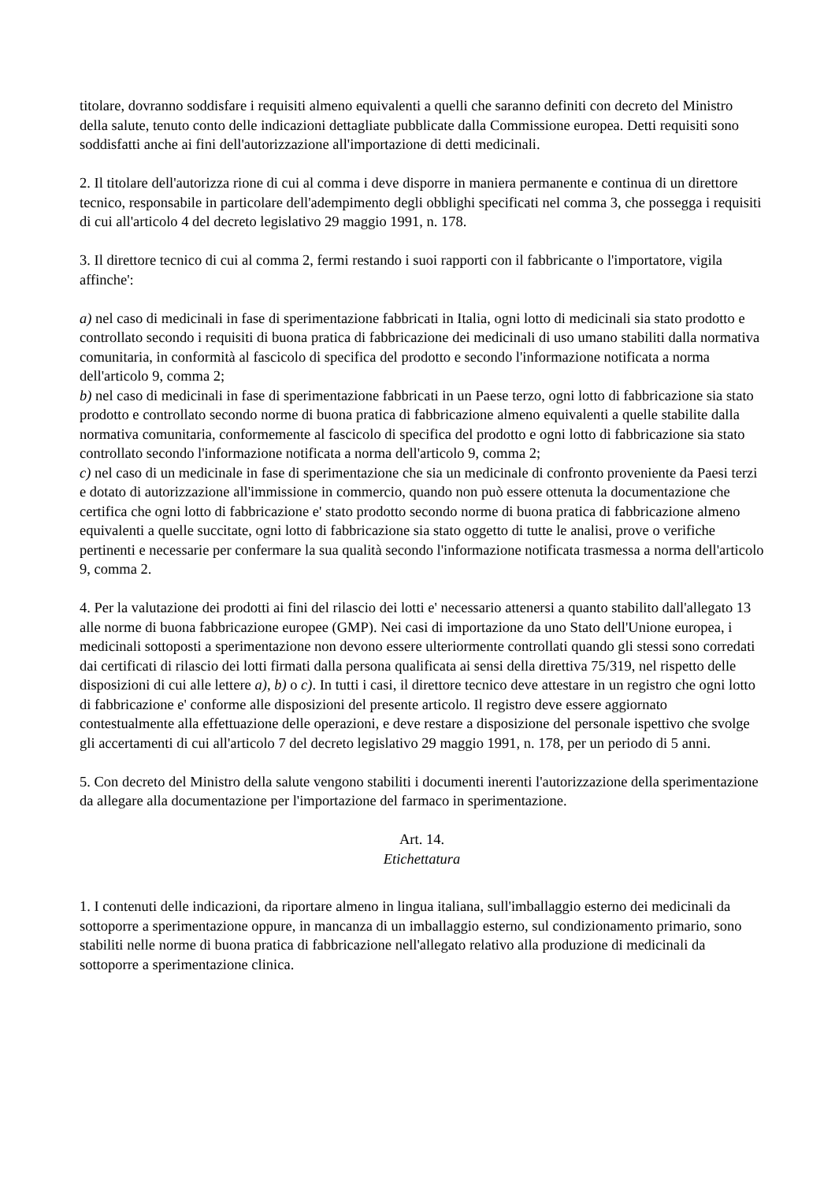titolare, dovranno soddisfare i requisiti almeno equivalenti a quelli che saranno definiti con decreto del Ministro della salute, tenuto conto delle indicazioni dettagliate pubblicate dalla Commissione europea. Detti requisiti sono soddisfatti anche ai fini dell'autorizzazione all'importazione di detti medicinali.
2. Il titolare dell'autorizza rione di cui al comma i deve disporre in maniera permanente e continua di un direttore tecnico, responsabile in particolare dell'adempimento degli obblighi specificati nel comma 3, che possegga i requisiti di cui all'articolo 4 del decreto legislativo 29 maggio 1991, n. 178.
3. Il direttore tecnico di cui al comma 2, fermi restando i suoi rapporti con il fabbricante o l'importatore, vigila affinche':
a) nel caso di medicinali in fase di sperimentazione fabbricati in Italia, ogni lotto di medicinali sia stato prodotto e controllato secondo i requisiti di buona pratica di fabbricazione dei medicinali di uso umano stabiliti dalla normativa comunitaria, in conformità al fascicolo di specifica del prodotto e secondo l'informazione notificata a norma dell'articolo 9, comma 2;
b) nel caso di medicinali in fase di sperimentazione fabbricati in un Paese terzo, ogni lotto di fabbricazione sia stato prodotto e controllato secondo norme di buona pratica di fabbricazione almeno equivalenti a quelle stabilite dalla normativa comunitaria, conformemente al fascicolo di specifica del prodotto e ogni lotto di fabbricazione sia stato controllato secondo l'informazione notificata a norma dell'articolo 9, comma 2;
c) nel caso di un medicinale in fase di sperimentazione che sia un medicinale di confronto proveniente da Paesi terzi e dotato di autorizzazione all'immissione in commercio, quando non può essere ottenuta la documentazione che certifica che ogni lotto di fabbricazione e' stato prodotto secondo norme di buona pratica di fabbricazione almeno equivalenti a quelle succitate, ogni lotto di fabbricazione sia stato oggetto di tutte le analisi, prove o verifiche pertinenti e necessarie per confermare la sua qualità secondo l'informazione notificata trasmessa a norma dell'articolo 9, comma 2.
4. Per la valutazione dei prodotti ai fini del rilascio dei lotti e' necessario attenersi a quanto stabilito dall'allegato 13 alle norme di buona fabbricazione europee (GMP). Nei casi di importazione da uno Stato dell'Unione europea, i medicinali sottoposti a sperimentazione non devono essere ulteriormente controllati quando gli stessi sono corredati dai certificati di rilascio dei lotti firmati dalla persona qualificata ai sensi della direttiva 75/319, nel rispetto delle disposizioni di cui alle lettere a), b) o c). In tutti i casi, il direttore tecnico deve attestare in un registro che ogni lotto di fabbricazione e' conforme alle disposizioni del presente articolo. Il registro deve essere aggiornato contestualmente alla effettuazione delle operazioni, e deve restare a disposizione del personale ispettivo che svolge gli accertamenti di cui all'articolo 7 del decreto legislativo 29 maggio 1991, n. 178, per un periodo di 5 anni.
5. Con decreto del Ministro della salute vengono stabiliti i documenti inerenti l'autorizzazione della sperimentazione da allegare alla documentazione per l'importazione del farmaco in sperimentazione.
Art. 14.
Etichettatura
1. I contenuti delle indicazioni, da riportare almeno in lingua italiana, sull'imballaggio esterno dei medicinali da sottoporre a sperimentazione oppure, in mancanza di un imballaggio esterno, sul condizionamento primario, sono stabiliti nelle norme di buona pratica di fabbricazione nell'allegato relativo alla produzione di medicinali da sottoporre a sperimentazione clinica.